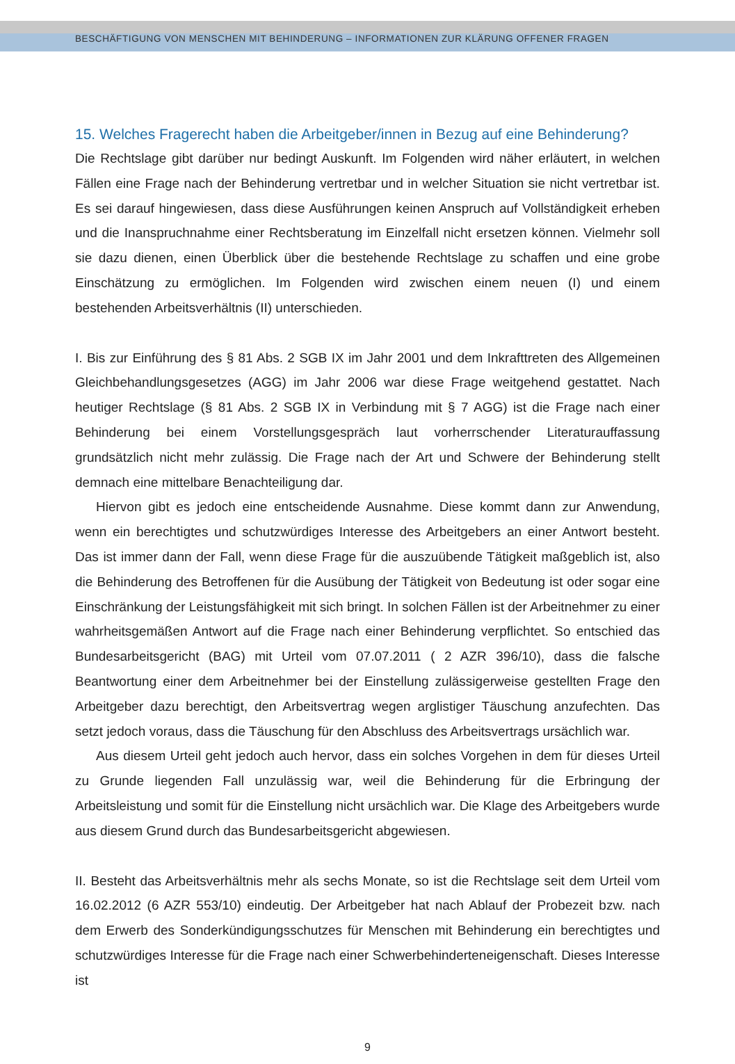BESCHÄFTIGUNG VON MENSCHEN MIT BEHINDERUNG – INFORMATIONEN ZUR KLÄRUNG OFFENER FRAGEN
15. Welches Fragerecht haben die Arbeitgeber/innen in Bezug auf eine Behinderung?
Die Rechtslage gibt darüber nur bedingt Auskunft. Im Folgenden wird näher erläutert, in welchen Fällen eine Frage nach der Behinderung vertretbar und in welcher Situation sie nicht vertretbar ist. Es sei darauf hingewiesen, dass diese Ausführungen keinen Anspruch auf Vollständigkeit erheben und die Inanspruchnahme einer Rechtsberatung im Einzelfall nicht ersetzen können. Vielmehr soll sie dazu dienen, einen Überblick über die bestehende Rechtslage zu schaffen und eine grobe Einschätzung zu ermöglichen. Im Folgenden wird zwischen einem neuen (I) und einem bestehenden Arbeitsverhältnis (II) unterschieden.
I. Bis zur Einführung des § 81 Abs. 2 SGB IX im Jahr 2001 und dem Inkrafttreten des Allgemeinen Gleichbehandlungsgesetzes (AGG) im Jahr 2006 war diese Frage weitgehend gestattet. Nach heutiger Rechtslage (§ 81 Abs. 2 SGB IX in Verbindung mit § 7 AGG) ist die Frage nach einer Behinderung bei einem Vorstellungsgespräch laut vorherrschender Literaturauffassung grundsätzlich nicht mehr zulässig. Die Frage nach der Art und Schwere der Behinderung stellt demnach eine mittelbare Benachteiligung dar.
Hiervon gibt es jedoch eine entscheidende Ausnahme. Diese kommt dann zur Anwendung, wenn ein berechtigtes und schutzwürdiges Interesse des Arbeitgebers an einer Antwort besteht. Das ist immer dann der Fall, wenn diese Frage für die auszuübende Tätigkeit maßgeblich ist, also die Behinderung des Betroffenen für die Ausübung der Tätigkeit von Bedeutung ist oder sogar eine Einschränkung der Leistungsfähigkeit mit sich bringt. In solchen Fällen ist der Arbeitnehmer zu einer wahrheitsgemäßen Antwort auf die Frage nach einer Behinderung verpflichtet. So entschied das Bundesarbeitsgericht (BAG) mit Urteil vom 07.07.2011 ( 2 AZR 396/10), dass die falsche Beantwortung einer dem Arbeitnehmer bei der Einstellung zulässigerweise gestellten Frage den Arbeitgeber dazu berechtigt, den Arbeitsvertrag wegen arglistiger Täuschung anzufechten. Das setzt jedoch voraus, dass die Täuschung für den Abschluss des Arbeitsvertrags ursächlich war.
Aus diesem Urteil geht jedoch auch hervor, dass ein solches Vorgehen in dem für dieses Urteil zu Grunde liegenden Fall unzulässig war, weil die Behinderung für die Erbringung der Arbeitsleistung und somit für die Einstellung nicht ursächlich war. Die Klage des Arbeitgebers wurde aus diesem Grund durch das Bundesarbeitsgericht abgewiesen.
II. Besteht das Arbeitsverhältnis mehr als sechs Monate, so ist die Rechtslage seit dem Urteil vom 16.02.2012 (6 AZR 553/10) eindeutig. Der Arbeitgeber hat nach Ablauf der Probezeit bzw. nach dem Erwerb des Sonderkündigungsschutzes für Menschen mit Behinderung ein berechtigtes und schutzwürdiges Interesse für die Frage nach einer Schwerbehinderteneigenschaft. Dieses Interesse ist
9